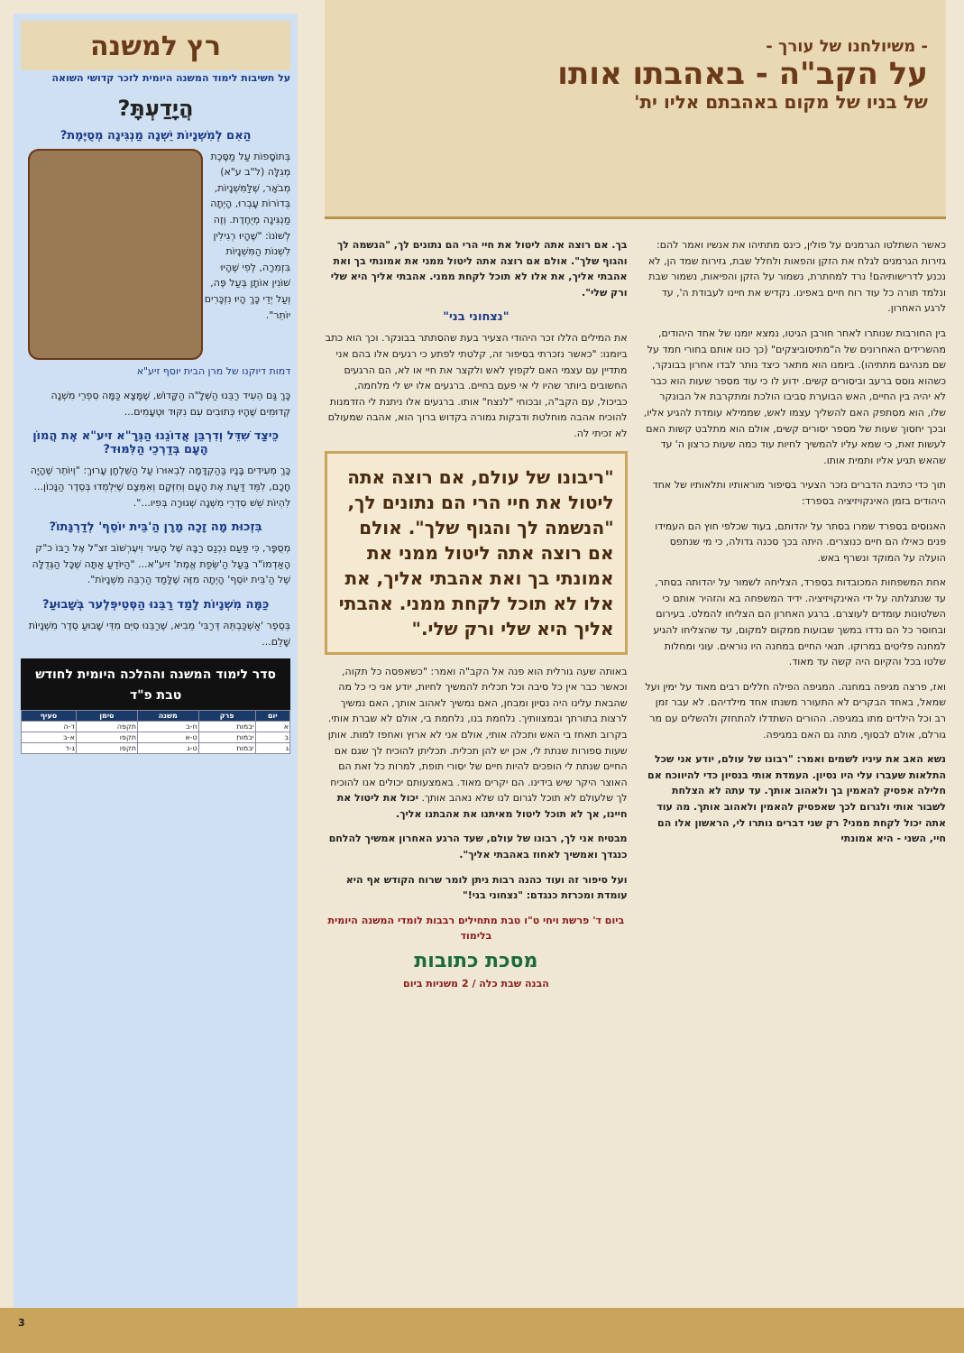- משיולחנו של עורך -
על הקב"ה - באהבתו אותו
של בניו של מקום באהבתם אליו ית'
כאשר השתלטו הגרמנים על פולין, כינס מתתיהו את אנשיו ואמר להם: גזירות הגרמנים לגלח את הזקן והפאות ולחלל שבת, גזירות שמד הן, לא נכנע לדרישותיהם! נרד למחתרת, נשמור על הזקן והפיאות, נשמור שבת ונלמד תורה כל עוד רוח חיים באפינו. נקדיש את חיינו לעבודת ה', עד לרגע האחרון.
בין החורבות שנותרו לאחר חורבן הגיטו, נמצא יומנו של אחד היהודים, מהשרידים האחרונים של ה"מתיסוביצקים" (כך כונו אותם בחורי חמד על שם מנהיגם מתתיהו). ביומנו הוא מתאר כיצד נותר לבדו אחרון בבונקר, כשהוא גוסס ברעב וביסורים קשים. ידוע לו כי עוד מספר שעות הוא כבר לא יהיה בין החיים, האש הבוערת סביבו הולכת ומתקרבת אל הבונקר שלו, הוא מסתפק האם להשליך עצמו לאש, שממילא עומדת להגיע אליו, ובכך יחסוך שעות של מספר יסורים קשים, אולם הוא מתלבט קשות האם לעשות זאת, כי שמא עליו להמשיך לחיות עוד כמה שעות כרצון ה' עד שהאש תגיע אליו ותמית אותו.
תוך כדי כתיבת הדברים נזכר הצעיר בסיפור מוראותיו ותלאותיו של אחד היהודים בזמן האינקויזיציה בספרד:
האנוסים בספרד שמרו בסתר על יהדותם, בעוד שכלפי חוץ הם העמידו פנים כאילו הם חיים כנוצרים. היתה בכך סכנה גדולה, כי מי שנתפס הועלה על המוקד ונשרף באש.
אחת המשפחות המכובדות בספרד, הצליחה לשמור על יהדותה בסתר, עד שנתגלתה על ידי האינקויזיציה. ידיד המשפחה בא והזהיר אותם כי השלטונות עומדים לעוצרם. ברגע האחרון הם הצליחו להמלט. בעירום ובחוסר כל הם נדדו במשך שבועות ממקום למקום, עד שהצליחו להגיע למחנה פליטים במרוקו. תנאי החיים במחנה היו נוראים. עוני ומחלות שלטו בכל והקיום היה קשה עד מאוד.
ואז, פרצה מגיפה במחנה. המגיפה הפילה חללים רבים מאוד על ימין ועל שמאל, באחד הבקרים לא התעורר משנתו אחד מילדיהם. לא עבר זמן רב וכל הילדים מתו במגיפה. ההורים השתדלו להתחזק ולהשלים עם מר גורלם, אולם לבסוף, מתה גם האם במגיפה.
נשא האב את עיניו לשמים ואמר: "רבונו של עולם, יודע אני שכל התלאות שעברו עלי היו נסיון. העמדת אותי בנסיון כדי להיווכח אם חלילה אפסיק להאמין בך ולאהוב אותך. עד עתה לא הצלחת לשבור אותי ולגרום לכך שאפסיק להאמין ולאהוב אותך. מה עוד אתה יכול לקחת ממני? רק שני דברים נותרו לי, הראשון אלו הם חיי, השני - היא אמונתי
בך. אם רוצה אתה ליטול את חיי הרי הם נתונים לך, "הנשמה לך והגוף שלך". אולם אם רוצה אתה ליטול ממני את אמונתי בך ואת אהבתי אליך, את אלו לא תוכל לקחת ממני. אהבתי אליך היא שלי ורק שלי".
"נצחוני בני"
את המילים הללו זכר היהודי הצעיר בעת שהסתתר בבונקר. וכך הוא כתב ביומנו: "כאשר נזכרתי בסיפור זה, קלטתי לפתע כי רגעים אלו בהם אני מתדיין עם עצמי האם לקפוץ לאש ולקצר את חיי או לא, הם הרגעים החשובים ביותר שהיו לי אי פעם בחיים. ברגעים אלו יש לי מלחמה, כביכול, עם הקב"ה, ובכוחי "לנצח" אותו. ברגעים אלו ניתנת לי הזדמנות להוכיח אהבה מוחלטת ודבקות גמורה בקדוש ברוך הוא, אהבה שמעולם לא זכיתי לה.
"ריבונו של עולם, אם רוצה אתה ליטול את חיי הרי הם נתונים לך, "הנשמה לך והגוף שלך". אולם אם רוצה אתה ליטול ממני את אמונתי בך ואת אהבתי אליך, את אלו לא תוכל לקחת ממני. אהבתי אליך היא שלי ורק שלי."
באותה שעה גורלית הוא פנה אל הקב"ה ואמר: "כשאפסה כל תקוה, וכאשר כבר אין כל סיבה וכל תכלית להמשיך לחיות, יודע אני כי כל מה שהבאת עלינו היה נסיון ומבחן, האם נמשיך לאהוב אותך, האם נמשיך לרצות בתורתך ובמצוותיך. נלחמת בנו, נלחמת בי, אולם לא שברת אותי. בקרוב תאחז בי האש ותכלה אותי, אולם אני לא ארוץ ואחפז למות. אותן שעות ספורות שנתת לי, אכן יש להן תכלית. תכליתן להוכיח לך שגם אם החיים שנתת לי הופכים להיות חיים של יסורי תופת, למרות כל זאת הם האוצר היקר שיש בידינו. הם יקרים מאוד. באמצעותם יכולים אנו להוכיח לך שלעולם לא תוכל לגרום לנו שלא נאהב אותך. יכול את ליטול את חיינו, אך לא תוכל ליטול מאיתנו את אהבתנו אליך.
מבטיח אני לך, רבונו של עולם, שעד הרגע האחרון אמשיך להלחם כנגדך ואמשיך לאחוז באהבתי אליך".
ועל סיפור זה ועוד כהנה רבות ניתן לומר שרוח הקודש אף היא עומדת ומכרזת כנגדם: "נצחוני בני!"
ביום ד' פרשת ויחי ט"ו טבת מתחילים רבבות לומדי המשנה היומית בלימוד
מסכת כתובות
הבנה שבת כלה / 2 משניות ביום
רץ למשנה
על חשיבות לימוד המשנה היומית לזכר קדושי השואה
הֲיָדַעְתָּ?
הַאִם לְמִשְׁנָיוֹת יֵשְׁנָה מַנְגִּינָה מְסֻיֶּמֶת?
בְּתוֹסָפוֹת עַל מַסֶּכֶת מְגִלָּה (ל"ב ע"א) מְבֹאָר, שֶׁלַּמִּשְׁנָיוֹת, בְּדוֹרוֹת עָבְרוּ, הָיְתָה מַנְגִּינָה מְיֻחֶדֶת. וְזֶה לְשׁוֹנוֹ: "שֶׁהָיוּ רְגִילִין לִשְׁנוֹת הַמִּשְׁנָיוֹת בִּזְמִרָה, לְפִי שֶׁהָיוּ שׁוֹנִין אוֹתָן בְּעַל פֶּה, וְעַל יְדֵי כָּךְ הָיוּ נִזְכָּרִים יוֹתֵר".
דמות דיוקנו של מרן הבית יוסף זיע"א
כָּךְ גַּם הֵעִיד רַבֵּנוּ הַשְּׁלָ"ה הַקָּדוֹשׁ, שֶׁמָּצָא כַּמָּה סִפְרֵי מִשְׁנָה קְדוּמִים שֶׁהָיוּ כְּתוּבִים עִם נִקּוּד וּטְעָמִים...
כֵּיצַד שִׁדֵּל וְדִרְבֵּן אֲדוֹנֵנוּ הַגְּרָ"א זיע"א אֶת הֲמוֹן הָעָם בְּדַרְכֵי הַלִּמּוּד?
כָּךְ מְעִידִים בָּנָיו בַּהַקְדָּמָה לְבֵאוּרוֹ עַל הַשֻּׁלְחָן עָרוּךְ: "וְיוֹתֵר שֶׁהָיָה חָכָם, לִמֵּד דַּעַת אֶת הָעָם וְחִזְּקָם וְאִמְּצָם שֶׁיִּלְמְדוּ בְּסֵדֶר הַנָּכוֹן... לִהְיוֹת שֵׁשׁ סִדְרֵי מִשְׁנָה שְׁגוּרָה בְּפִיו...".
בִּזְכוּת מָה זָכָה מָרָן הַ'בֵּית יוֹסֵף' לְדַרְגָּתוֹ?
מְסֻפָּר, כִּי פַּעַם נִכְנַס רַבָּהּ שֶׁל הָעִיר וִיעֶרְשׁוֹב זצ"ל אֶל רַבּוֹ כ"ק הָאַדְמוֹ"ר בַּעַל הַ'שְּׂפַת אֱמֶת' זיע"א... "הַיּוֹדֵעַ אַתָּה שֶׁכָּל הַגְּדֻלָּה שֶׁל הַ'בֵּית יוֹסֵף' הָיְתָה מִזֶּה שֶׁלָּמַד הַרְבֵּה מִשְׁנָיוֹת".
כַּמָּה מִשְׁנָיוֹת לָמַד רַבֵּנוּ הַסְּטֵיפְּלֶער בְּשָׁבוּעַ?
בְּסֵפֶר 'אַשְׁכַּבְתֵּהּ דְּרַבִּי' מֵבִיא, שֶׁרַבֵּנוּ סִיֵּם מִדֵּי שָׁבוּעַ סֵדֶר מִשְׁנָיוֹת שָׁלֵם...
סדר לימוד המשנה וההלכה היומית לחודש טבת פ"ד
| יום | פרק | משנה | סימן | סעיף |
| --- | --- | --- | --- | --- |
| א | יבמות | ח-ב | תקפה | ד-ה |
| ב | יבמות | ט-א | תקפו | א-ב |
| ג | יבמות | ט-ג | תקפו | ג-ד |
3